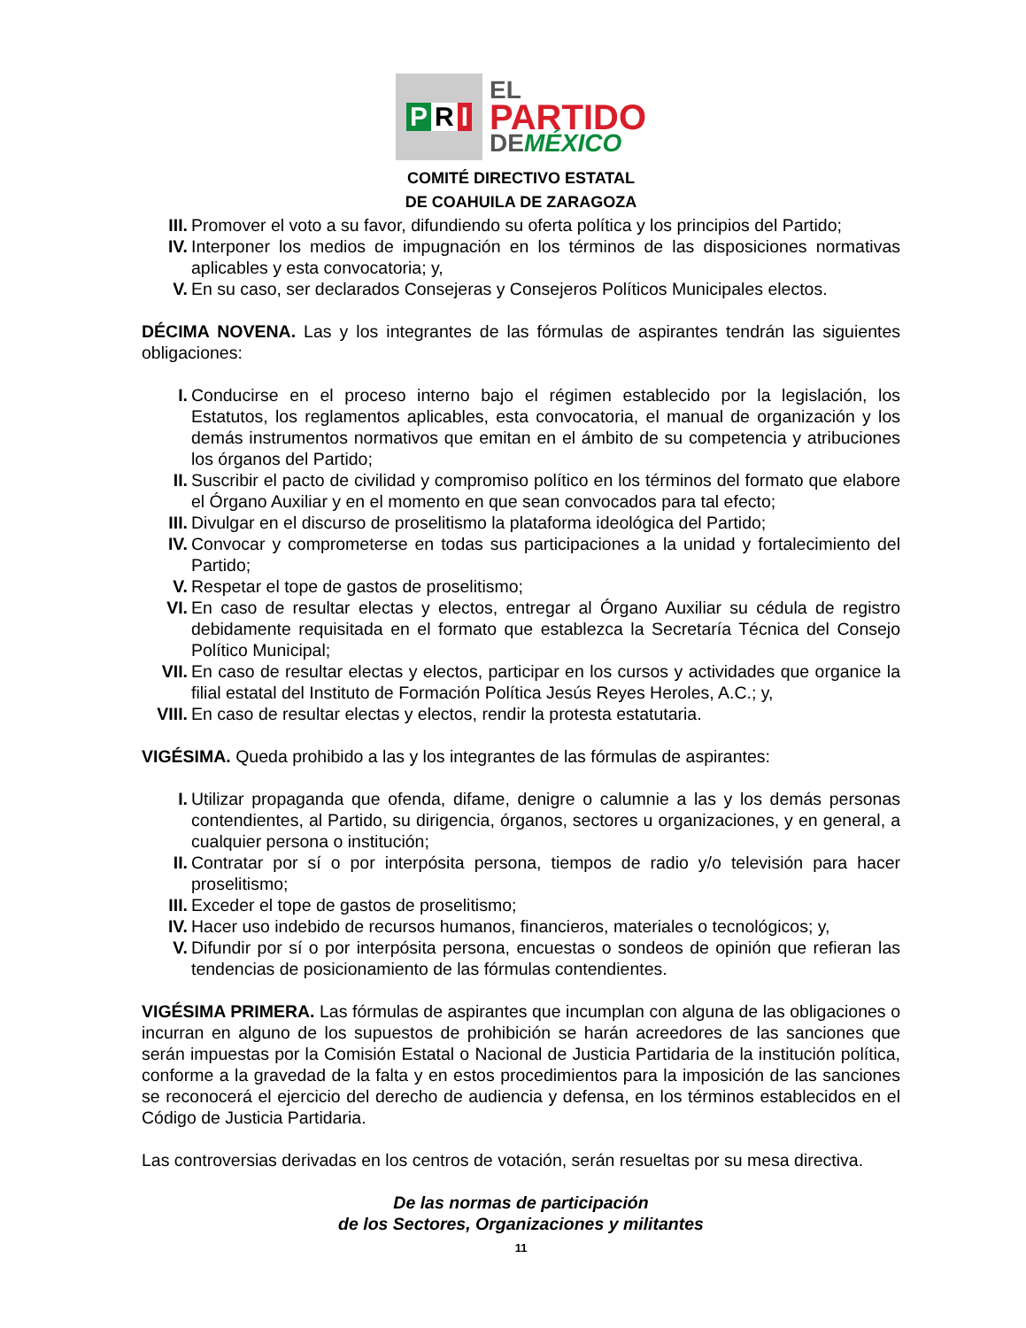P R I
EL
PARTIDO
DEMÉXICO
COMITÉ DIRECTIVO ESTATAL
DE COAHUILA DE ZARAGOZA
III. Promover el voto a su favor, difundiendo su oferta política y los principios del Partido;
IV. Interponer los medios de impugnación en los términos de las disposiciones normativas aplicables y esta convocatoria; y,
V. En su caso, ser declarados Consejeras y Consejeros Políticos Municipales electos.
DÉCIMA NOVENA. Las y los integrantes de las fórmulas de aspirantes tendrán las siguientes obligaciones:
I. Conducirse en el proceso interno bajo el régimen establecido por la legislación, los Estatutos, los reglamentos aplicables, esta convocatoria, el manual de organización y los demás instrumentos normativos que emitan en el ámbito de su competencia y atribuciones los órganos del Partido;
II. Suscribir el pacto de civilidad y compromiso político en los términos del formato que elabore el Órgano Auxiliar y en el momento en que sean convocados para tal efecto;
III. Divulgar en el discurso de proselitismo la plataforma ideológica del Partido;
IV. Convocar y comprometerse en todas sus participaciones a la unidad y fortalecimiento del Partido;
V. Respetar el tope de gastos de proselitismo;
VI. En caso de resultar electas y electos, entregar al Órgano Auxiliar su cédula de registro debidamente requisitada en el formato que establezca la Secretaría Técnica del Consejo Político Municipal;
VII. En caso de resultar electas y electos, participar en los cursos y actividades que organice la filial estatal del Instituto de Formación Política Jesús Reyes Heroles, A.C.; y,
VIII. En caso de resultar electas y electos, rendir la protesta estatutaria.
VIGÉSIMA. Queda prohibido a las y los integrantes de las fórmulas de aspirantes:
I. Utilizar propaganda que ofenda, difame, denigre o calumnie a las y los demás personas contendientes, al Partido, su dirigencia, órganos, sectores u organizaciones, y en general, a cualquier persona o institución;
II. Contratar por sí o por interpósita persona, tiempos de radio y/o televisión para hacer proselitismo;
III. Exceder el tope de gastos de proselitismo;
IV. Hacer uso indebido de recursos humanos, financieros, materiales o tecnológicos; y,
V. Difundir por sí o por interpósita persona, encuestas o sondeos de opinión que refieran las tendencias de posicionamiento de las fórmulas contendientes.
VIGÉSIMA PRIMERA. Las fórmulas de aspirantes que incumplan con alguna de las obligaciones o incurran en alguno de los supuestos de prohibición se harán acreedores de las sanciones que serán impuestas por la Comisión Estatal o Nacional de Justicia Partidaria de la institución política, conforme a la gravedad de la falta y en estos procedimientos para la imposición de las sanciones se reconocerá el ejercicio del derecho de audiencia y defensa, en los términos establecidos en el Código de Justicia Partidaria.
Las controversias derivadas en los centros de votación, serán resueltas por su mesa directiva.
De las normas de participación
de los Sectores, Organizaciones y militantes
11